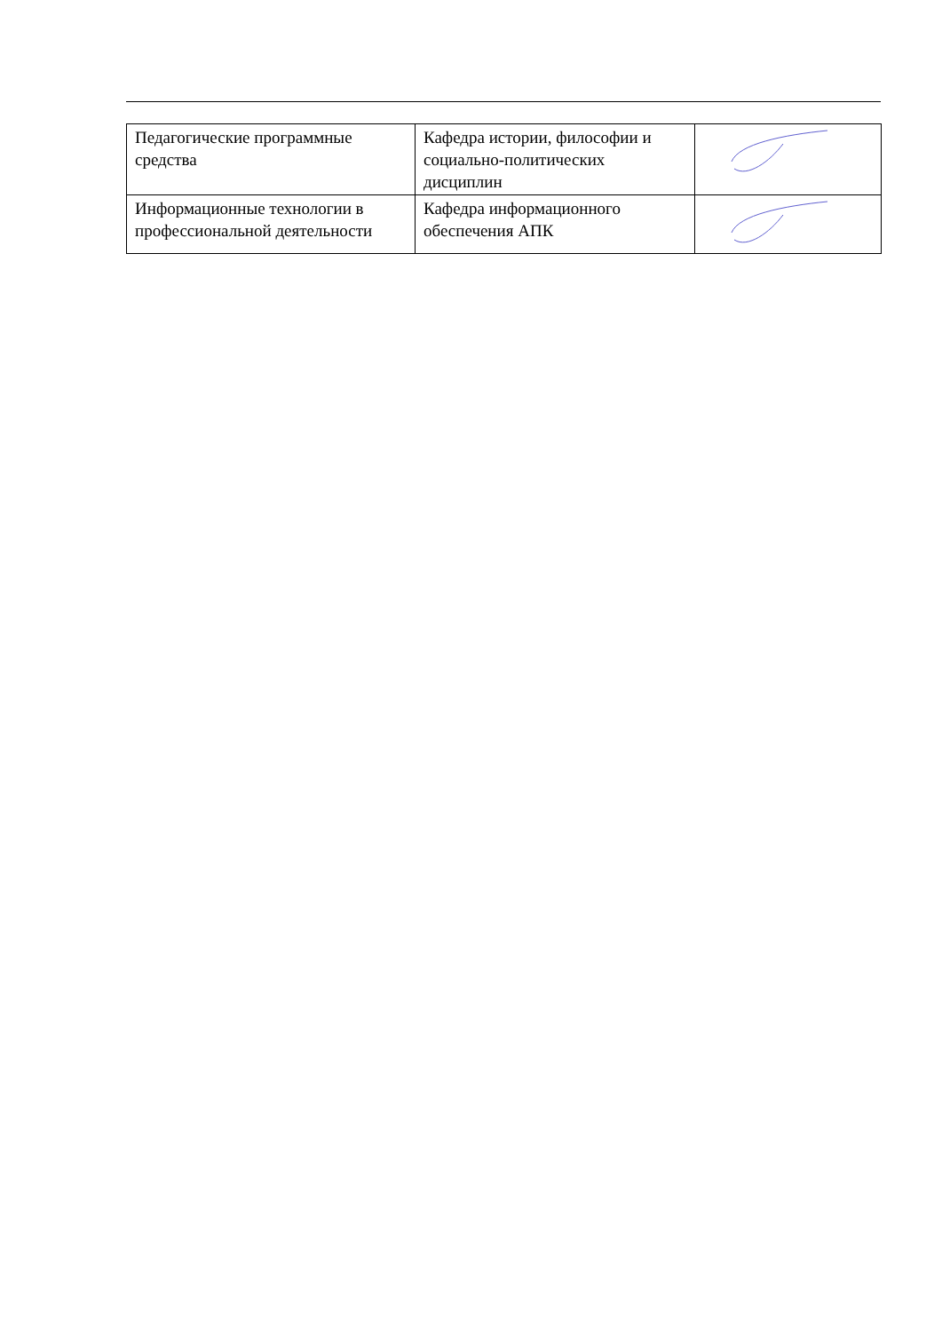| Педагогические программные средства | Кафедра истории, философии и социально-политических дисциплин | |
| Информационные технологии в профессиональной деятельности | Кафедра информационного обеспечения АПК | |